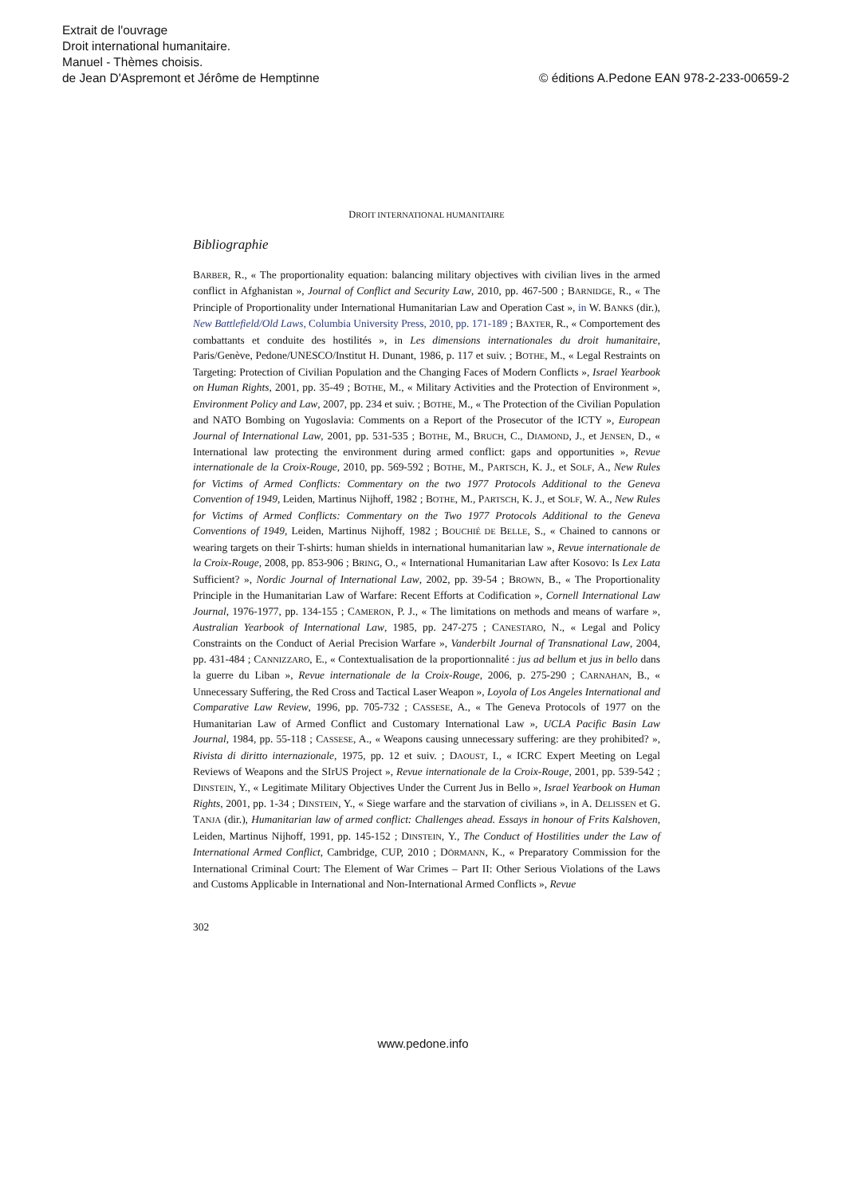Extrait de l'ouvrage
Droit international humanitaire.
Manuel - Thèmes choisis.
de Jean D'Aspremont et Jérôme de Hemptinne © éditions A.Pedone EAN 978-2-233-00659-2
DROIT INTERNATIONAL HUMANITAIRE
Bibliographie
BARBER, R., « The proportionality equation: balancing military objectives with civilian lives in the armed conflict in Afghanistan », Journal of Conflict and Security Law, 2010, pp. 467-500 ; BARNIDGE, R., « The Principle of Proportionality under International Humanitarian Law and Operation Cast », in W. BANKS (dir.), New Battlefield/Old Laws, Columbia University Press, 2010, pp. 171-189 ; BAXTER, R., « Comportement des combattants et conduite des hostilités », in Les dimensions internationales du droit humanitaire, Paris/Genève, Pedone/UNESCO/Institut H. Dunant, 1986, p. 117 et suiv. ; BOTHE, M., « Legal Restraints on Targeting: Protection of Civilian Population and the Changing Faces of Modern Conflicts », Israel Yearbook on Human Rights, 2001, pp. 35-49 ; BOTHE, M., « Military Activities and the Protection of Environment », Environment Policy and Law, 2007, pp. 234 et suiv. ; BOTHE, M., « The Protection of the Civilian Population and NATO Bombing on Yugoslavia: Comments on a Report of the Prosecutor of the ICTY », European Journal of International Law, 2001, pp. 531-535 ; BOTHE, M., BRUCH, C., DIAMOND, J., et JENSEN, D., « International law protecting the environment during armed conflict: gaps and opportunities », Revue internationale de la Croix-Rouge, 2010, pp. 569-592 ; BOTHE, M., PARTSCH, K. J., et SOLF, A., New Rules for Victims of Armed Conflicts: Commentary on the two 1977 Protocols Additional to the Geneva Convention of 1949, Leiden, Martinus Nijhoff, 1982 ; BOTHE, M., PARTSCH, K. J., et SOLF, W. A., New Rules for Victims of Armed Conflicts: Commentary on the Two 1977 Protocols Additional to the Geneva Conventions of 1949, Leiden, Martinus Nijhoff, 1982 ; BOUCHIÉ DE BELLE, S., « Chained to cannons or wearing targets on their T-shirts: human shields in international humanitarian law », Revue internationale de la Croix-Rouge, 2008, pp. 853-906 ; BRING, O., « International Humanitarian Law after Kosovo: Is Lex Lata Sufficient? », Nordic Journal of International Law, 2002, pp. 39-54 ; BROWN, B., « The Proportionality Principle in the Humanitarian Law of Warfare: Recent Efforts at Codification », Cornell International Law Journal, 1976-1977, pp. 134-155 ; CAMERON, P. J., « The limitations on methods and means of warfare », Australian Yearbook of International Law, 1985, pp. 247-275 ; CANESTARO, N., « Legal and Policy Constraints on the Conduct of Aerial Precision Warfare », Vanderbilt Journal of Transnational Law, 2004, pp. 431-484 ; CANNIZZARO, E., « Contextualisation de la proportionnalité : jus ad bellum et jus in bello dans la guerre du Liban », Revue internationale de la Croix-Rouge, 2006, p. 275-290 ; CARNAHAN, B., « Unnecessary Suffering, the Red Cross and Tactical Laser Weapon », Loyola of Los Angeles International and Comparative Law Review, 1996, pp. 705-732 ; CASSESE, A., « The Geneva Protocols of 1977 on the Humanitarian Law of Armed Conflict and Customary International Law », UCLA Pacific Basin Law Journal, 1984, pp. 55-118 ; CASSESE, A., « Weapons causing unnecessary suffering: are they prohibited? », Rivista di diritto internazionale, 1975, pp. 12 et suiv. ; DAOUST, I., « ICRC Expert Meeting on Legal Reviews of Weapons and the SIrUS Project », Revue internationale de la Croix-Rouge, 2001, pp. 539-542 ; DINSTEIN, Y., « Legitimate Military Objectives Under the Current Jus in Bello », Israel Yearbook on Human Rights, 2001, pp. 1-34 ; DINSTEIN, Y., « Siege warfare and the starvation of civilians », in A. DELISSEN et G. TANJA (dir.), Humanitarian law of armed conflict: Challenges ahead. Essays in honour of Frits Kalshoven, Leiden, Martinus Nijhoff, 1991, pp. 145-152 ; DINSTEIN, Y., The Conduct of Hostilities under the Law of International Armed Conflict, Cambridge, CUP, 2010 ; DÖRMANN, K., « Preparatory Commission for the International Criminal Court: The Element of War Crimes – Part II: Other Serious Violations of the Laws and Customs Applicable in International and Non-International Armed Conflicts », Revue
302
www.pedone.info